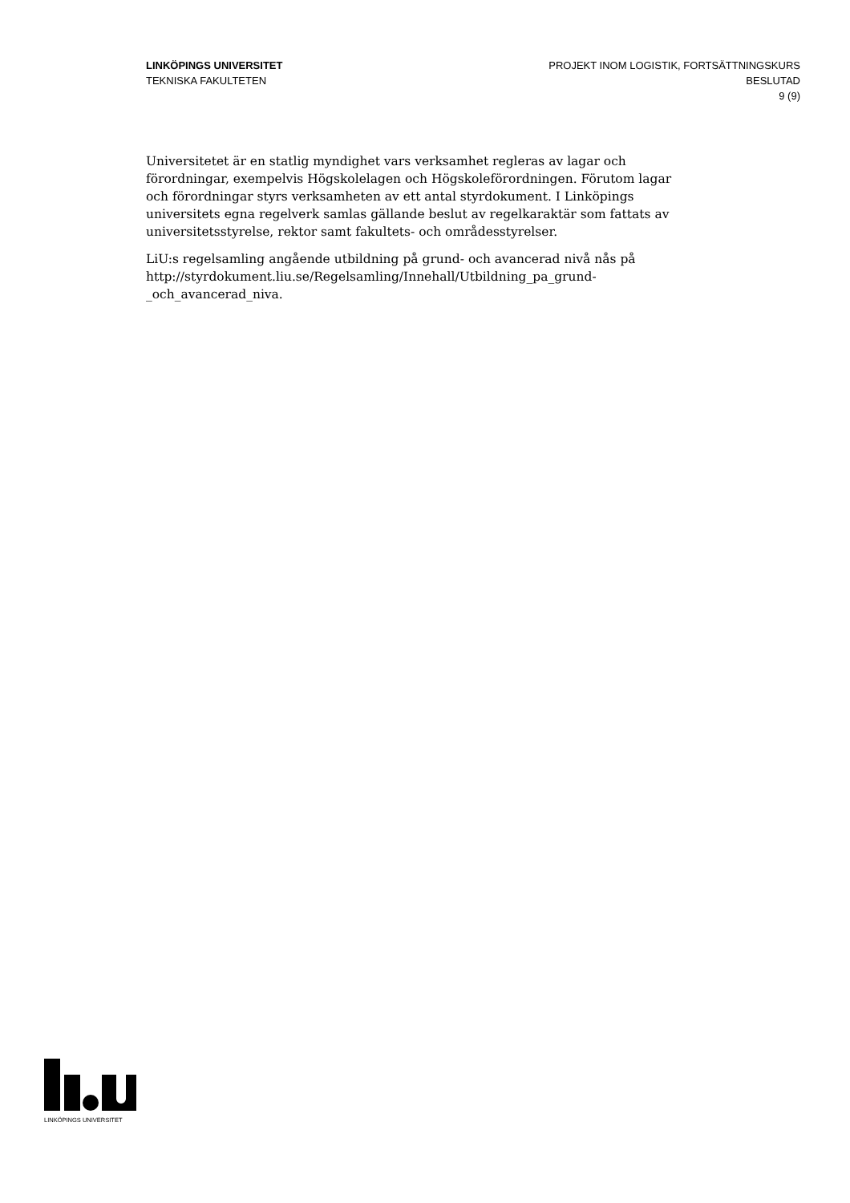LINKÖPINGS UNIVERSITET
TEKNISKA FAKULTETEN
PROJEKT INOM LOGISTIK, FORTSÄTTNINGSKURS
BESLUTAD
9 (9)
Universitetet är en statlig myndighet vars verksamhet regleras av lagar och förordningar, exempelvis Högskolelagen och Högskoleförordningen. Förutom lagar och förordningar styrs verksamheten av ett antal styrdokument. I Linköpings universitets egna regelverk samlas gällande beslut av regelkaraktär som fattats av universitetsstyrelse, rektor samt fakultets- och områdesstyrelser.
LiU:s regelsamling angående utbildning på grund- och avancerad nivå nås på http://styrdokument.liu.se/Regelsamling/Innehall/Utbildning_pa_grund-_och_avancerad_niva.
LINKÖPINGS UNIVERSITET